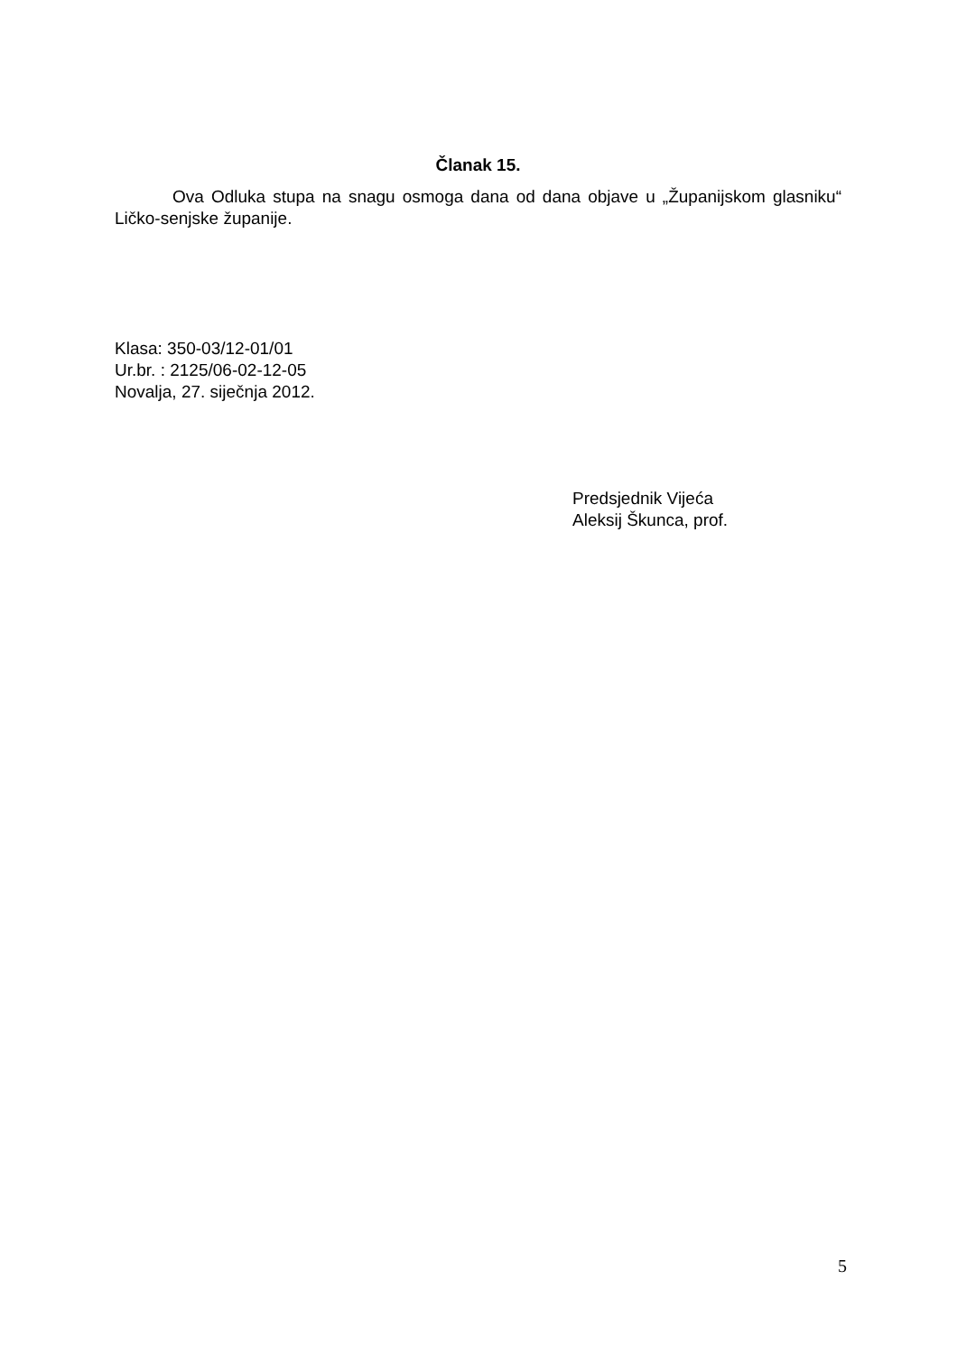Članak 15.
Ova Odluka stupa na snagu osmoga dana od dana objave u „Županijskom glasniku“ Ličko-senjske županije.
Klasa: 350-03/12-01/01
Ur.br. : 2125/06-02-12-05
Novalja, 27. siječnja 2012.
Predsjednik Vijeća
Aleksij Škunca, prof.
5